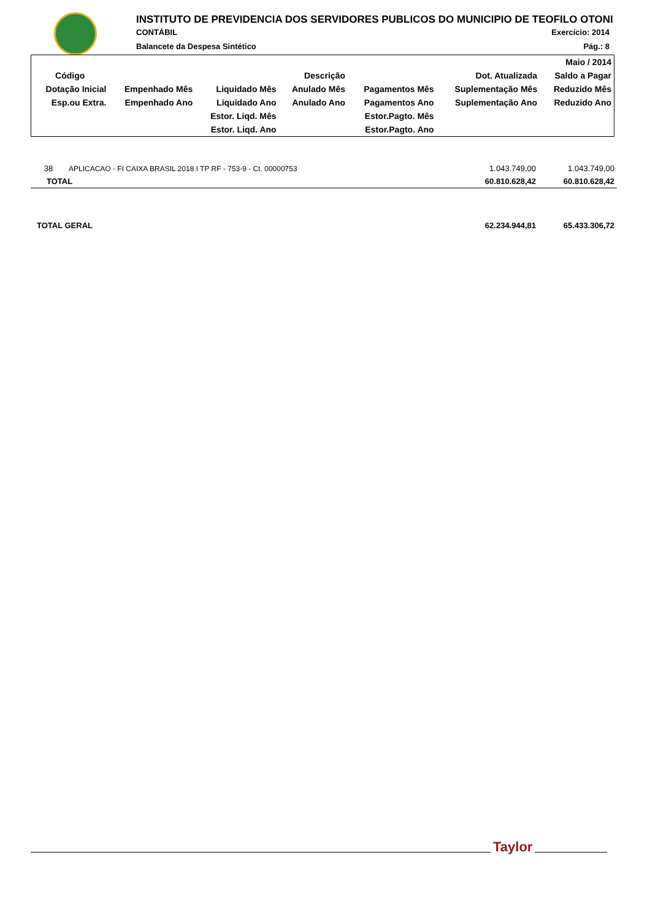INSTITUTO DE PREVIDENCIA DOS SERVIDORES PUBLICOS DO MUNICIPIO DE TEOFILO OTONI
CONTÁBIL Exercício: 2014
Balancete da Despesa Sintético Pág.: 8
| | | | | | | Maio / 2014 |
| Código | Descrição | | | | Dot. Atualizada | Saldo a Pagar |
| Dotação Inicial | Empenhado Mês | Liquidado Mês | Anulado Mês | Pagamentos Mês | Suplementação Mês | Reduzido Mês |
| Esp.ou Extra. | Empenhado Ano | Liquidado Ano | Anulado Ano | Pagamentos Ano | Suplementação Ano | Reduzido Ano |
| | | Estor. Liqd. Mês | | Estor.Pagto. Mês | | |
| | | Estor. Liqd. Ano | | Estor.Pagto. Ano | | |
| 38 | APLICACAO - FI CAIXA BRASIL 2018 I TP RF - 753-9 - Ct. 00000753 | 1.043.749,00 | 1.043.749,00 |
| TOTAL | | 60.810.628,42 | 60.810.628,42 |
| TOTAL GERAL | | 62.234.944,81 | 65.433.306,72 |
Taylor